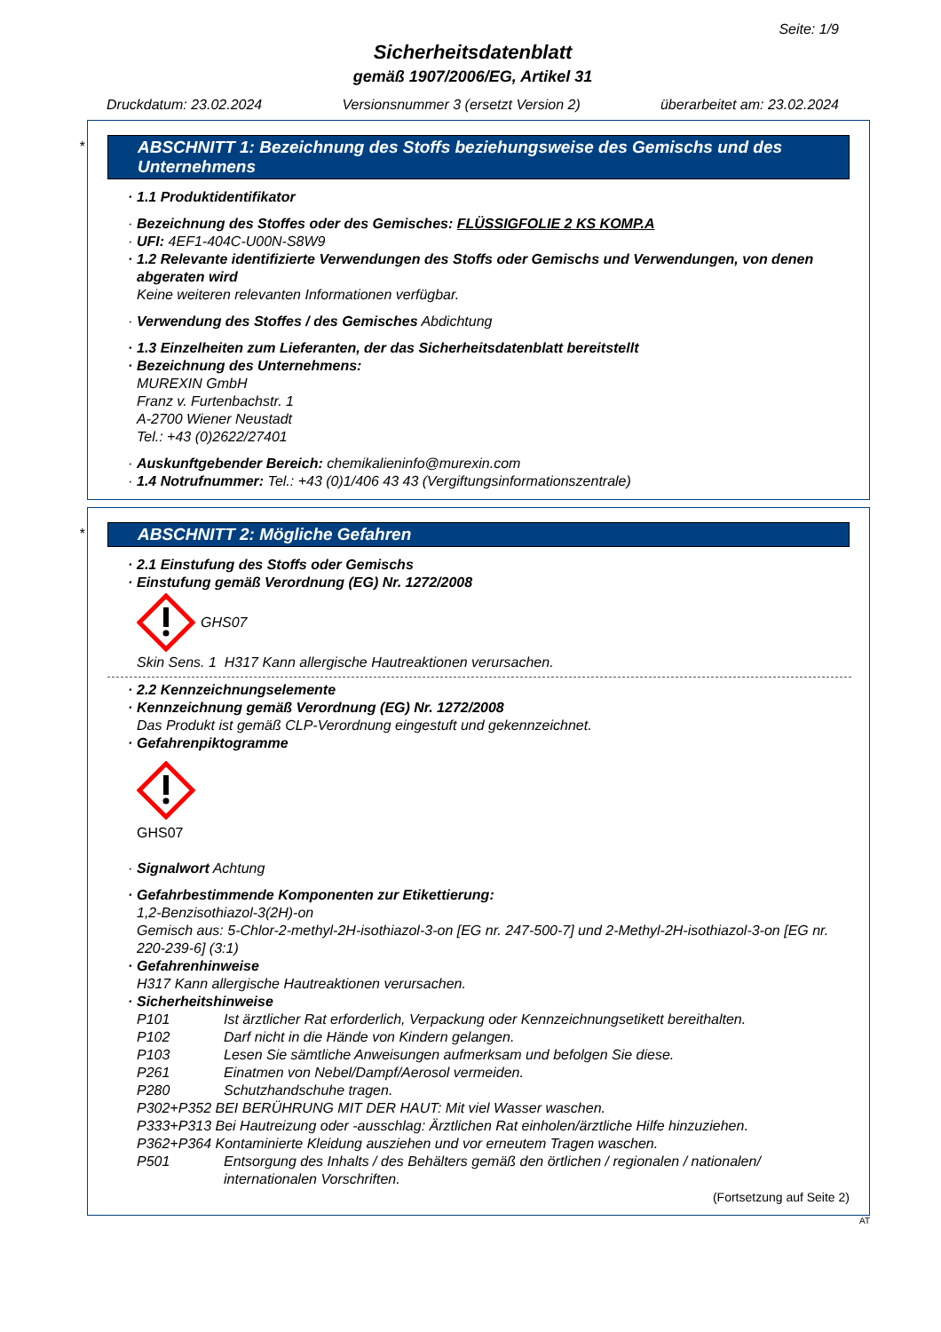Seite: 1/9
Sicherheitsdatenblatt
gemäß 1907/2006/EG, Artikel 31
Druckdatum: 23.02.2024 Versionsnummer 3 (ersetzt Version 2) überarbeitet am: 23.02.2024
*
ABSCHNITT 1: Bezeichnung des Stoffs beziehungsweise des Gemischs und des Unternehmens
· 1.1 Produktidentifikator
· Bezeichnung des Stoffes oder des Gemisches: FLÜSSIGFOLIE 2 KS KOMP.A
· UFI: 4EF1-404C-U00N-S8W9
· 1.2 Relevante identifizierte Verwendungen des Stoffs oder Gemischs und Verwendungen, von denen abgeraten wird
Keine weiteren relevanten Informationen verfügbar.
· Verwendung des Stoffes / des Gemisches Abdichtung
· 1.3 Einzelheiten zum Lieferanten, der das Sicherheitsdatenblatt bereitstellt
· Bezeichnung des Unternehmens:
MUREXIN GmbH
Franz v. Furtenbachstr. 1
A-2700 Wiener Neustadt
Tel.: +43 (0)2622/27401
· Auskunftgebender Bereich: chemikalieninfo@murexin.com
· 1.4 Notrufnummer: Tel.: +43 (0)1/406 43 43 (Vergiftungsinformationszentrale)
*
ABSCHNITT 2: Mögliche Gefahren
· 2.1 Einstufung des Stoffs oder Gemischs
· Einstufung gemäß Verordnung (EG) Nr. 1272/2008
GHS07
Skin Sens. 1 H317 Kann allergische Hautreaktionen verursachen.
· 2.2 Kennzeichnungselemente
· Kennzeichnung gemäß Verordnung (EG) Nr. 1272/2008
Das Produkt ist gemäß CLP-Verordnung eingestuft und gekennzeichnet.
· Gefahrenpiktogramme
GHS07
· Signalwort Achtung
· Gefahrbestimmende Komponenten zur Etikettierung:
1,2-Benzisothiazol-3(2H)-on
Gemisch aus: 5-Chlor-2-methyl-2H-isothiazol-3-on [EG nr. 247-500-7] und 2-Methyl-2H-isothiazol-3-on [EG nr. 220-239-6] (3:1)
· Gefahrenhinweise
H317 Kann allergische Hautreaktionen verursachen.
· Sicherheitshinweise
P101 Ist ärztlicher Rat erforderlich, Verpackung oder Kennzeichnungsetikett bereithalten.
P102 Darf nicht in die Hände von Kindern gelangen.
P103 Lesen Sie sämtliche Anweisungen aufmerksam und befolgen Sie diese.
P261 Einatmen von Nebel/Dampf/Aerosol vermeiden.
P280 Schutzhandschuhe tragen.
P302+P352 BEI BERÜHRUNG MIT DER HAUT: Mit viel Wasser waschen.
P333+P313 Bei Hautreizung oder -ausschlag: Ärztlichen Rat einholen/ärztliche Hilfe hinzuziehen.
P362+P364 Kontaminierte Kleidung ausziehen und vor erneutem Tragen waschen.
P501 Entsorgung des Inhalts / des Behälters gemäß den örtlichen / regionalen / nationalen/ internationalen Vorschriften.
(Fortsetzung auf Seite 2)
AT